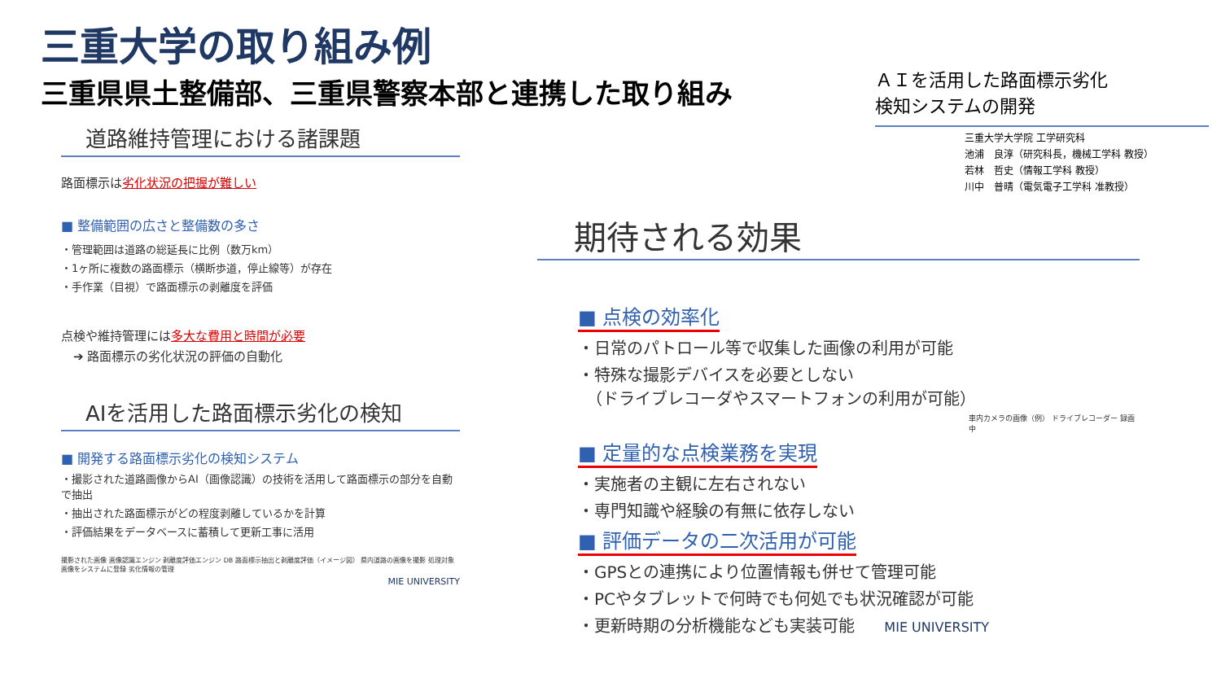三重大学の取り組み例
三重県県土整備部、三重県警察本部と連携した取り組み
道路維持管理における諸課題
路面標示は劣化状況の把握が難しい
■ 整備範囲の広さと整備数の多さ
・管理範囲は道路の総延長に比例（数万km）
・1ヶ所に複数の路面標示（横断歩道，停止線等）が存在
・手作業（目視）で路面標示の剥離度を評価
点検や維持管理には多大な費用と時間が必要
　➔ 路面標示の劣化状況の評価の自動化
AIを活用した路面標示劣化の検知
■ 開発する路面標示劣化の検知システム
・撮影された道路画像からAI（画像認識）の技術を活用して路面標示の部分を自動で抽出
・抽出された路面標示がどの程度剥離しているかを計算
・評価結果をデータベースに蓄積して更新工事に活用
撮影された画像 画像認識エンジン 剥離度評価エンジン DB 路面標示抽出と剥離度評価（イメージ図） 県内道路の画像を撮影 処理対象画像をシステムに登録 劣化情報の管理
MIE UNIVERSITY
ＡＩを活用した路面標示劣化
検知システムの開発
三重大学大学院 工学研究科
池浦　良淳（研究科長，機械工学科 教授）
若林　哲史（情報工学科 教授）
川中　普晴（電気電子工学科 准教授）
期待される効果
■ 点検の効率化
・日常のパトロール等で収集した画像の利用が可能
・特殊な撮影デバイスを必要としない
　（ドライブレコーダやスマートフォンの利用が可能）
車内カメラの画像（例） ドライブレコーダー 録画中
■ 定量的な点検業務を実現
・実施者の主観に左右されない
・専門知識や経験の有無に依存しない
■ 評価データの二次活用が可能
・GPSとの連携により位置情報も併せて管理可能
・PCやタブレットで何時でも何処でも状況確認が可能
・更新時期の分析機能なども実装可能 MIE UNIVERSITY